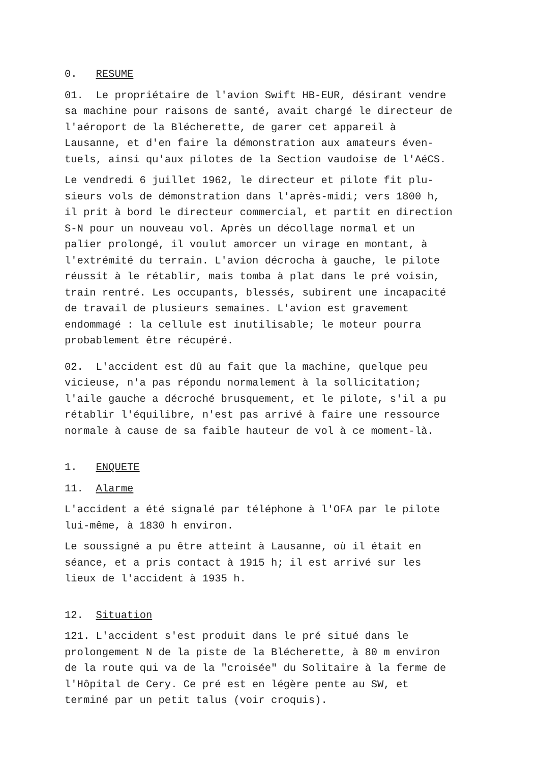0. RESUME
01. Le propriétaire de l'avion Swift HB-EUR, désirant vendre sa machine pour raisons de santé, avait chargé le directeur de l'aéroport de la Blécherette, de garer cet appareil à Lausanne, et d'en faire la démonstration aux amateurs éven- tuels, ainsi qu'aux pilotes de la Section vaudoise de l'AéCS.
Le vendredi 6 juillet 1962, le directeur et pilote fit plu- sieurs vols de démonstration dans l'après-midi; vers 1800 h, il prit à bord le directeur commercial, et partit en direction S-N pour un nouveau vol. Après un décollage normal et un palier prolongé, il voulut amorcer un virage en montant, à l'extrémité du terrain. L'avion décrocha à gauche, le pilote réussit à le rétablir, mais tomba à plat dans le pré voisin, train rentré. Les occupants, blessés, subirent une incapacité de travail de plusieurs semaines. L'avion est gravement endommagé : la cellule est inutilisable; le moteur pourra probablement être récupéré.
02. L'accident est dû au fait que la machine, quelque peu vicieuse, n'a pas répondu normalement à la sollicitation; l'aile gauche a décroché brusquement, et le pilote, s'il a pu rétablir l'équilibre, n'est pas arrivé à faire une ressource normale à cause de sa faible hauteur de vol à ce moment-là.
1. ENQUETE
11. Alarme
L'accident a été signalé par téléphone à l'OFA par le pilote lui-même, à 1830 h environ.
Le soussigné a pu être atteint à Lausanne, où il était en séance, et a pris contact à 1915 h; il est arrivé sur les lieux de l'accident à 1935 h.
12. Situation
121. L'accident s'est produit dans le pré situé dans le prolongement N de la piste de la Blécherette, à 80 m environ de la route qui va de la "croisée" du Solitaire à la ferme de l'Hôpital de Cery. Ce pré est en légère pente au SW, et terminé par un petit talus (voir croquis).